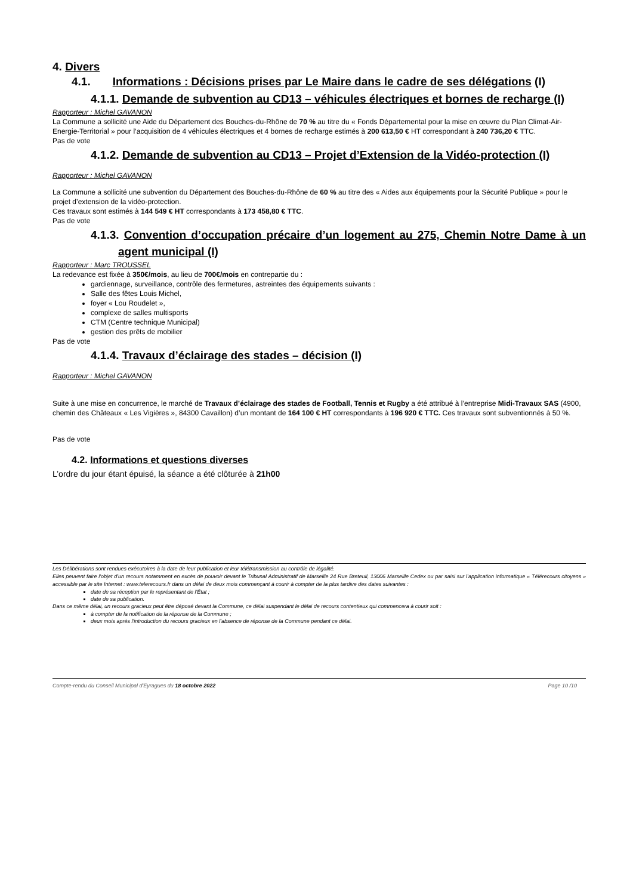4. Divers
4.1. Informations : Décisions prises par Le Maire dans le cadre de ses délégations (I)
4.1.1. Demande de subvention au CD13 – véhicules électriques et bornes de recharge (I)
Rapporteur : Michel GAVANON
La Commune a sollicité une Aide du Département des Bouches-du-Rhône de 70 % au titre du « Fonds Départemental pour la mise en œuvre du Plan Climat-Air-Energie-Territorial » pour l’acquisition de 4 véhicules électriques et 4 bornes de recharge estimés à 200 613,50 € HT correspondant à 240 736,20 € TTC.
Pas de vote
4.1.2. Demande de subvention au CD13 – Projet d’Extension de la Vidéo-protection (I)
Rapporteur : Michel GAVANON
La Commune a sollicité une subvention du Département des Bouches-du-Rhône de 60 % au titre des « Aides aux équipements pour la Sécurité Publique » pour le projet d’extension de la vidéo-protection.
Ces travaux sont estimés à 144 549 € HT correspondants à 173 458,80 € TTC.
Pas de vote
4.1.3. Convention d’occupation précaire d’un logement au 275, Chemin Notre Dame à un agent municipal (I)
Rapporteur : Marc TROUSSEL
La redevance est fixée à 350€/mois, au lieu de 700€/mois en contrepartie du :
gardiennage, surveillance, contrôle des fermetures, astreintes des équipements suivants :
Salle des fêtes Louis Michel,
foyer « Lou Roudelet »,
complexe de salles multisports
CTM (Centre technique Municipal)
gestion des prêts de mobilier
Pas de vote
4.1.4. Travaux d’éclairage des stades – décision (I)
Rapporteur : Michel GAVANON
Suite à une mise en concurrence, le marché de Travaux d’éclairage des stades de Football, Tennis et Rugby a été attribué à l’entreprise Midi-Travaux SAS (4900, chemin des Châteaux « Les Vigières », 84300 Cavaillon) d’un montant de 164 100 € HT correspondants à 196 920 € TTC. Ces travaux sont subventionnés à 50 %.
Pas de vote
4.2. Informations et questions diverses
L’ordre du jour étant épuisé, la séance a été clôturée à 21h00
Les Délibérations sont rendues exécutoires à la date de leur publication et leur télétransmission au contrôle de légalité.
Elles peuvent faire l'objet d'un recours notamment en excès de pouvoir devant le Tribunal Administratif de Marseille 24 Rue Breteuil, 13006 Marseille Cedex ou par saisi sur l’application informatique « Télérecours citoyens » accessible par le site Internet : www.telerecours.fr dans un délai de deux mois commençant à courir à compter de la plus tardive des dates suivantes :
date de sa réception par le représentant de l'État ;
date de sa publication.
Dans ce même délai, un recours gracieux peut être déposé devant la Commune, ce délai suspendant le délai de recours contentieux qui commencera à courir soit :
à compter de la notification de la réponse de la Commune ;
deux mois après l'introduction du recours gracieux en l'absence de réponse de la Commune pendant ce délai.
Compte-rendu du Conseil Municipal d'Eyragues du 18 octobre 2022 Page 10 /10